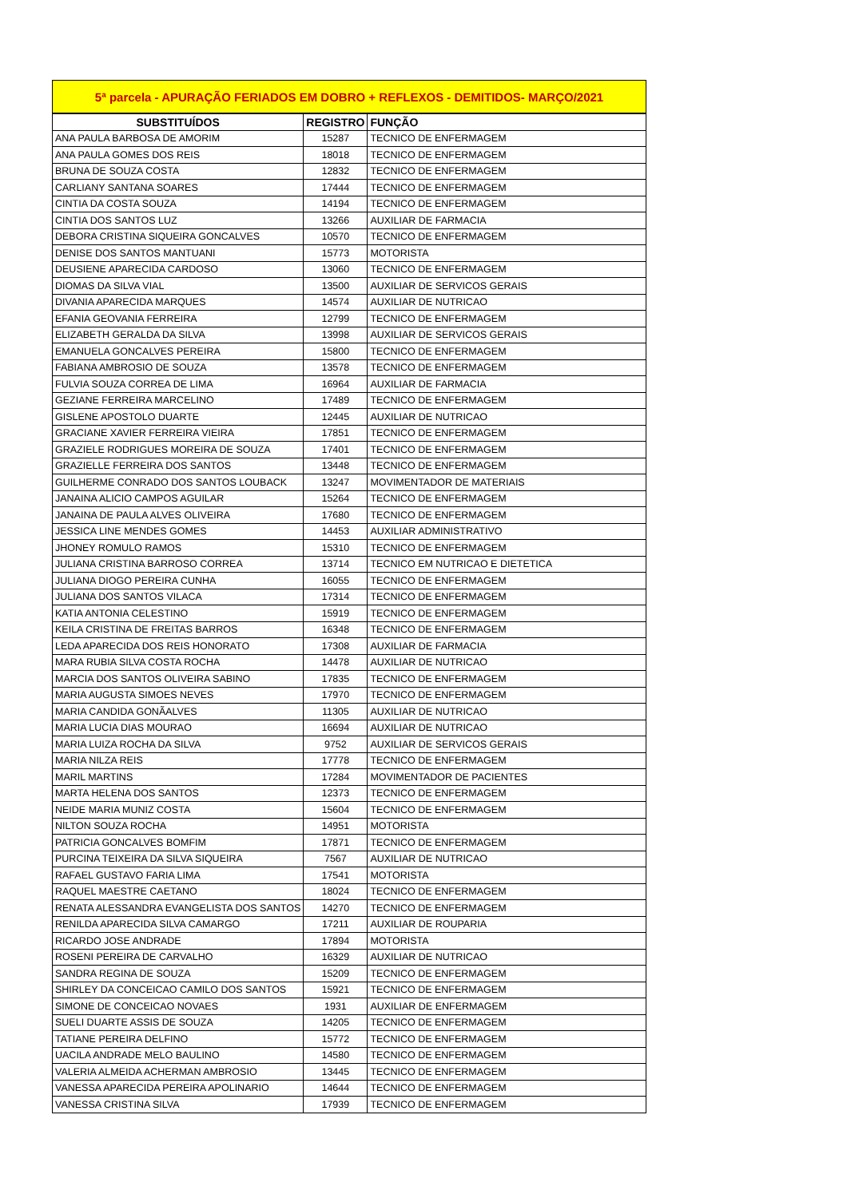| 5ª parcela - APURAÇÃO FERIADOS EM DOBRO + REFLEXOS - DEMITIDOS- MARÇO/2021 | | |
| --- | --- | --- |
| SUBSTITUÍDOS | REGISTRO | FUNÇÃO |
| ANA PAULA BARBOSA DE AMORIM | 15287 | TECNICO DE ENFERMAGEM |
| ANA PAULA GOMES DOS REIS | 18018 | TECNICO DE ENFERMAGEM |
| BRUNA DE SOUZA COSTA | 12832 | TECNICO DE ENFERMAGEM |
| CARLIANY SANTANA SOARES | 17444 | TECNICO DE ENFERMAGEM |
| CINTIA DA COSTA SOUZA | 14194 | TECNICO DE ENFERMAGEM |
| CINTIA DOS SANTOS LUZ | 13266 | AUXILIAR DE FARMACIA |
| DEBORA CRISTINA SIQUEIRA GONCALVES | 10570 | TECNICO DE ENFERMAGEM |
| DENISE DOS SANTOS MANTUANI | 15773 | MOTORISTA |
| DEUSIENE APARECIDA CARDOSO | 13060 | TECNICO DE ENFERMAGEM |
| DIOMAS DA SILVA VIAL | 13500 | AUXILIAR DE SERVICOS GERAIS |
| DIVANIA APARECIDA MARQUES | 14574 | AUXILIAR DE NUTRICAO |
| EFANIA GEOVANIA FERREIRA | 12799 | TECNICO DE ENFERMAGEM |
| ELIZABETH GERALDA DA SILVA | 13998 | AUXILIAR DE SERVICOS GERAIS |
| EMANUELA GONCALVES PEREIRA | 15800 | TECNICO DE ENFERMAGEM |
| FABIANA AMBROSIO DE SOUZA | 13578 | TECNICO DE ENFERMAGEM |
| FULVIA SOUZA CORREA DE LIMA | 16964 | AUXILIAR DE FARMACIA |
| GEZIANE FERREIRA MARCELINO | 17489 | TECNICO DE ENFERMAGEM |
| GISLENE APOSTOLO DUARTE | 12445 | AUXILIAR DE NUTRICAO |
| GRACIANE XAVIER FERREIRA VIEIRA | 17851 | TECNICO DE ENFERMAGEM |
| GRAZIELE RODRIGUES MOREIRA DE SOUZA | 17401 | TECNICO DE ENFERMAGEM |
| GRAZIELLE FERREIRA DOS SANTOS | 13448 | TECNICO DE ENFERMAGEM |
| GUILHERME CONRADO DOS SANTOS LOUBACK | 13247 | MOVIMENTADOR DE MATERIAIS |
| JANAINA ALICIO CAMPOS AGUILAR | 15264 | TECNICO DE ENFERMAGEM |
| JANAINA DE PAULA ALVES OLIVEIRA | 17680 | TECNICO DE ENFERMAGEM |
| JESSICA LINE MENDES GOMES | 14453 | AUXILIAR ADMINISTRATIVO |
| JHONEY ROMULO RAMOS | 15310 | TECNICO DE ENFERMAGEM |
| JULIANA CRISTINA BARROSO CORREA | 13714 | TECNICO EM NUTRICAO E DIETETICA |
| JULIANA DIOGO PEREIRA CUNHA | 16055 | TECNICO DE ENFERMAGEM |
| JULIANA DOS SANTOS VILACA | 17314 | TECNICO DE ENFERMAGEM |
| KATIA ANTONIA CELESTINO | 15919 | TECNICO DE ENFERMAGEM |
| KEILA CRISTINA DE FREITAS BARROS | 16348 | TECNICO DE ENFERMAGEM |
| LEDA APARECIDA DOS REIS HONORATO | 17308 | AUXILIAR DE FARMACIA |
| MARA RUBIA SILVA COSTA ROCHA | 14478 | AUXILIAR DE NUTRICAO |
| MARCIA DOS SANTOS OLIVEIRA SABINO | 17835 | TECNICO DE ENFERMAGEM |
| MARIA AUGUSTA SIMOES NEVES | 17970 | TECNICO DE ENFERMAGEM |
| MARIA CANDIDA GONÃALVES | 11305 | AUXILIAR DE NUTRICAO |
| MARIA LUCIA DIAS MOURAO | 16694 | AUXILIAR DE NUTRICAO |
| MARIA LUIZA ROCHA DA SILVA | 9752 | AUXILIAR DE SERVICOS GERAIS |
| MARIA NILZA REIS | 17778 | TECNICO DE ENFERMAGEM |
| MARIL MARTINS | 17284 | MOVIMENTADOR DE PACIENTES |
| MARTA HELENA DOS SANTOS | 12373 | TECNICO DE ENFERMAGEM |
| NEIDE MARIA MUNIZ COSTA | 15604 | TECNICO DE ENFERMAGEM |
| NILTON SOUZA ROCHA | 14951 | MOTORISTA |
| PATRICIA GONCALVES BOMFIM | 17871 | TECNICO DE ENFERMAGEM |
| PURCINA TEIXEIRA DA SILVA SIQUEIRA | 7567 | AUXILIAR DE NUTRICAO |
| RAFAEL GUSTAVO FARIA LIMA | 17541 | MOTORISTA |
| RAQUEL MAESTRE CAETANO | 18024 | TECNICO DE ENFERMAGEM |
| RENATA ALESSANDRA EVANGELISTA DOS SANTOS | 14270 | TECNICO DE ENFERMAGEM |
| RENILDA APARECIDA SILVA CAMARGO | 17211 | AUXILIAR DE ROUPARIA |
| RICARDO JOSE ANDRADE | 17894 | MOTORISTA |
| ROSENI PEREIRA DE CARVALHO | 16329 | AUXILIAR DE NUTRICAO |
| SANDRA REGINA DE SOUZA | 15209 | TECNICO DE ENFERMAGEM |
| SHIRLEY DA CONCEICAO CAMILO DOS SANTOS | 15921 | TECNICO DE ENFERMAGEM |
| SIMONE DE CONCEICAO NOVAES | 1931 | AUXILIAR DE ENFERMAGEM |
| SUELI DUARTE ASSIS DE SOUZA | 14205 | TECNICO DE ENFERMAGEM |
| TATIANE PEREIRA DELFINO | 15772 | TECNICO DE ENFERMAGEM |
| UACILA ANDRADE MELO BAULINO | 14580 | TECNICO DE ENFERMAGEM |
| VALERIA ALMEIDA ACHERMAN AMBROSIO | 13445 | TECNICO DE ENFERMAGEM |
| VANESSA APARECIDA PEREIRA APOLINARIO | 14644 | TECNICO DE ENFERMAGEM |
| VANESSA CRISTINA SILVA | 17939 | TECNICO DE ENFERMAGEM |